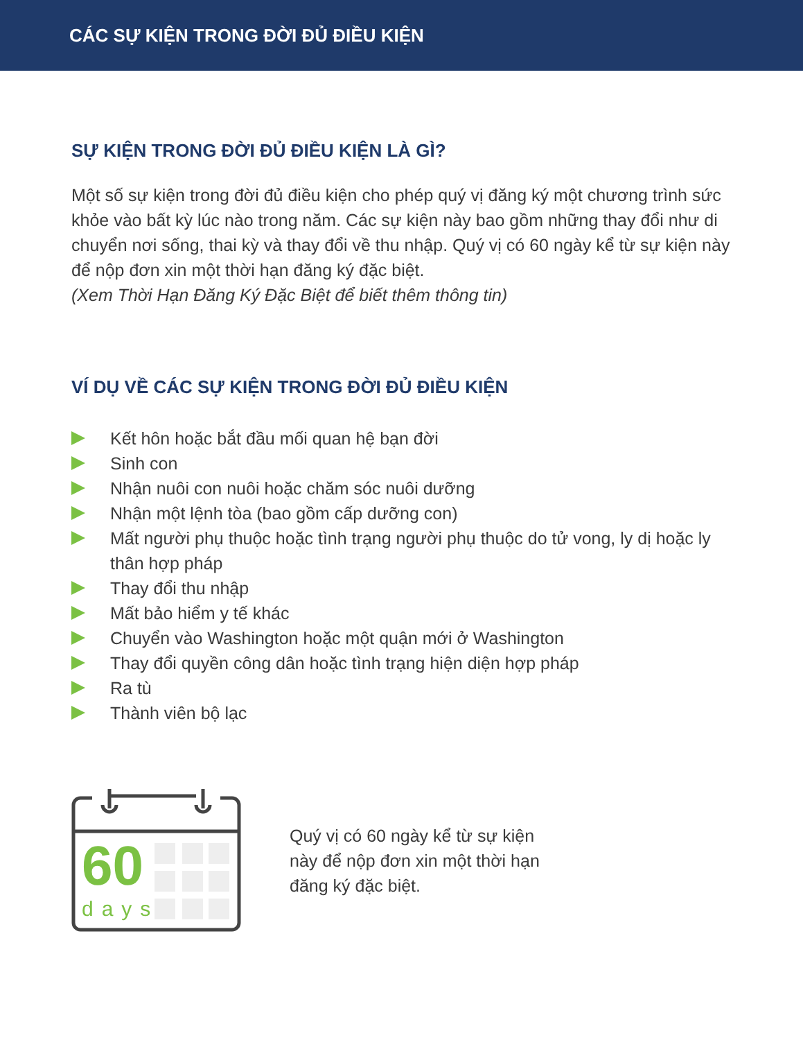CÁC SỰ KIỆN TRONG ĐỜI ĐỦ ĐIỀU KIỆN
SỰ KIỆN TRONG ĐỜI ĐỦ ĐIỀU KIỆN LÀ GÌ?
Một số sự kiện trong đời đủ điều kiện cho phép quý vị đăng ký một chương trình sức khỏe vào bất kỳ lúc nào trong năm. Các sự kiện này bao gồm những thay đổi như di chuyển nơi sống, thai kỳ và thay đổi về thu nhập. Quý vị có 60 ngày kể từ sự kiện này để nộp đơn xin một thời hạn đăng ký đặc biệt.
(Xem Thời Hạn Đăng Ký Đặc Biệt để biết thêm thông tin)
VÍ DỤ VỀ CÁC SỰ KIỆN TRONG ĐỜI ĐỦ ĐIỀU KIỆN
Kết hôn hoặc bắt đầu mối quan hệ bạn đời
Sinh con
Nhận nuôi con nuôi hoặc chăm sóc nuôi dưỡng
Nhận một lệnh tòa (bao gồm cấp dưỡng con)
Mất người phụ thuộc hoặc tình trạng người phụ thuộc do tử vong, ly dị hoặc ly thân hợp pháp
Thay đổi thu nhập
Mất bảo hiểm y tế khác
Chuyển vào Washington hoặc một quận mới ở Washington
Thay đổi quyền công dân hoặc tình trạng hiện diện hợp pháp
Ra tù
Thành viên bộ lạc
60
days
Quý vị có 60 ngày kể từ sự kiện
này để nộp đơn xin một thời hạn
đăng ký đặc biệt.